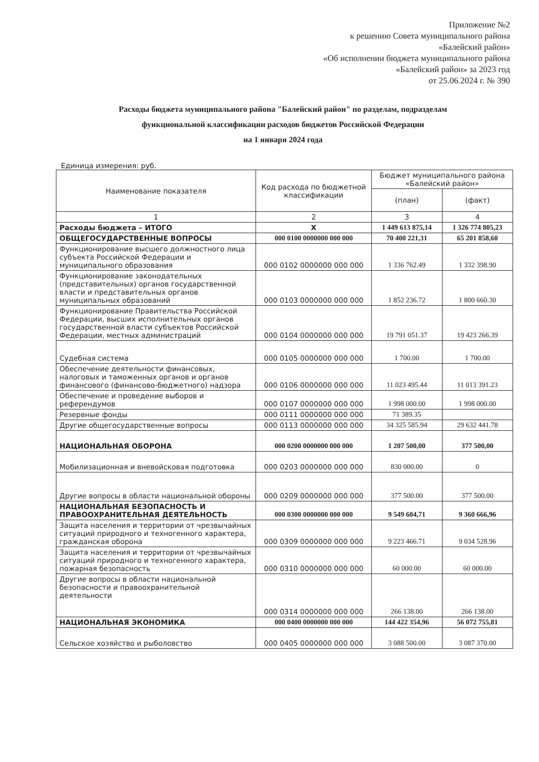Приложение №2
к решению Совета муниципального района
«Балейский район»
«Об исполнении бюджета муниципального района
«Балейский район» за 2023 год
от 25.06.2024 г. № 390
Расходы бюджета муниципального района "Балейский район" по разделам, подразделам
функциональной классификации расходов бюджетов Российской Федерации
на 1 января 2024 года
Единица измерения: руб.
| Наименование показателя | Код расхода по бюджетной классификации | Бюджет муниципального района «Балейский район» | |
| --- | --- | --- | --- |
| | | (план) | (факт) |
| 1 | 2 | 3 | 4 |
| Расходы бюджета – ИТОГО | Х | 1 449 613 875,14 | 1 326 774 805,23 |
| ОБЩЕГОСУДАРСТВЕННЫЕ ВОПРОСЫ | 000 0100 0000000 000 000 | 70 400 221,31 | 65 201 858,60 |
| Функционирование высшего должностного лица субъекта Российской Федерации и муниципального образования | 000 0102 0000000 000 000 | 1 336 762.49 | 1 332 398.90 |
| Функционирование законодательных (представительных) органов государственной власти и представительных органов муниципальных образований | 000 0103 0000000 000 000 | 1 852 236.72 | 1 800 660.30 |
| Функционирование Правительства Российской Федерации, высших исполнительных органов государственной власти субъектов Российской Федерации, местных администраций | 000 0104 0000000 000 000 | 19 791 051.37 | 19 423 266.39 |
| Судебная система | 000 0105 0000000 000 000 | 1 700.00 | 1 700.00 |
| Обеспечение деятельности финансовых, налоговых и таможенных органов и органов финансового (финансово-бюджетного) надзора | 000 0106 0000000 000 000 | 11 023 495.44 | 11 013 391.23 |
| Обеспечение и проведение выборов и референдумов | 000 0107 0000000 000 000 | 1 998 000.00 | 1 998 000.00 |
| Резервные фонды | 000 0111 0000000 000 000 | 71 389.35 | |
| Другие общегосударственные вопросы | 000 0113 0000000 000 000 | 34 325 585.94 | 29 632 441.78 |
| НАЦИОНАЛЬНАЯ ОБОРОНА | 000 0200 0000000 000 000 | 1 207 500,00 | 377 500,00 |
| Мобилизационная и вневойсковая подготовка | 000 0203 0000000 000 000 | 830 000.00 | 0 |
| Другие вопросы в области национальной обороны | 000 0209 0000000 000 000 | 377 500.00 | 377 500.00 |
| НАЦИОНАЛЬНАЯ БЕЗОПАСНОСТЬ И ПРАВООХРАНИТЕЛЬНАЯ ДЕЯТЕЛЬНОСТЬ | 000 0300 0000000 000 000 | 9 549 604,71 | 9 360 666,96 |
| Защита населения и территории от чрезвычайных ситуаций природного и техногенного характера, гражданская оборона | 000 0309 0000000 000 000 | 9 223 466.71 | 9 034 528.96 |
| Защита населения и территории от чрезвычайных ситуаций природного и техногенного характера, пожарная безопасность | 000 0310 0000000 000 000 | 60 000.00 | 60 000.00 |
| Другие вопросы в области национальной безопасности и правоохранительной деятельности | 000 0314 0000000 000 000 | 266 138.00 | 266 138.00 |
| НАЦИОНАЛЬНАЯ ЭКОНОМИКА | 000 0400 0000000 000 000 | 144 422 354,96 | 56 072 755,81 |
| Сельское хозяйство и рыболовство | 000 0405 0000000 000 000 | 3 088 500.00 | 3 087 370.00 |